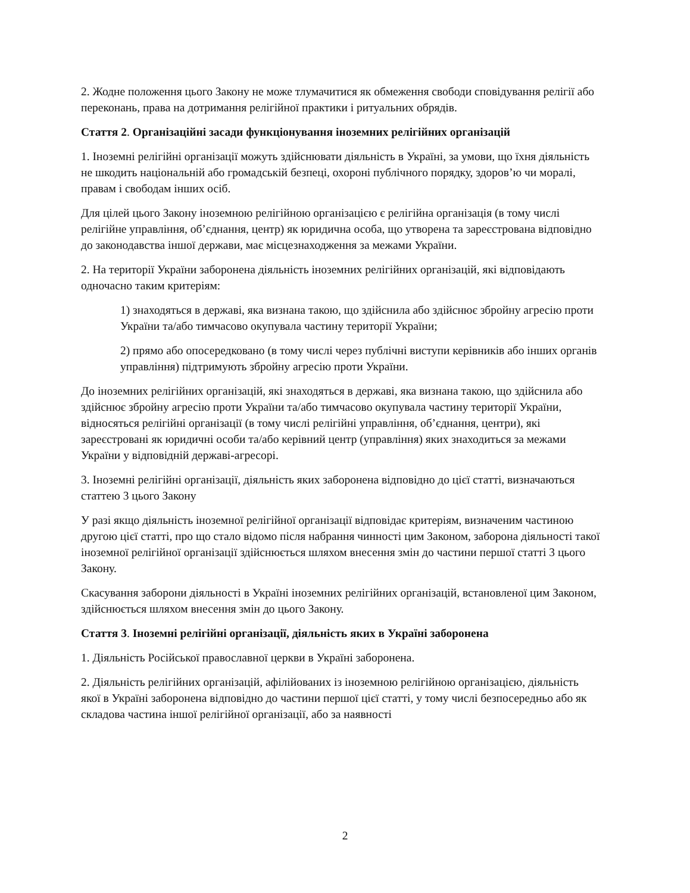2. Жодне положення цього Закону не може тлумачитися як обмеження свободи сповідування релігії або переконань, права на дотримання релігійної практики і ритуальних обрядів.
Стаття 2. Організаційні засади функціонування іноземних релігійних організацій
1. Іноземні релігійні організації можуть здійснювати діяльність в Україні, за умови, що їхня діяльність не шкодить національній або громадській безпеці, охороні публічного порядку, здоров’ю чи моралі, правам і свободам інших осіб.
Для цілей цього Закону іноземною релігійною організацією є релігійна організація (в тому числі релігійне управління, об’єднання, центр) як юридична особа, що утворена та зареєстрована відповідно до законодавства іншої держави, має місцезнаходження за межами України.
2. На території України заборонена діяльність іноземних релігійних організацій, які відповідають одночасно таким критеріям:
1) знаходяться в державі, яка визнана такою, що здійснила або здійснює збройну агресію проти України та/або тимчасово окупувала частину території України;
2) прямо або опосередковано (в тому числі через публічні виступи керівників або інших органів управління) підтримують збройну агресію проти України.
До іноземних релігійних організацій, які знаходяться в державі, яка визнана такою, що здійснила або здійснює збройну агресію проти України та/або тимчасово окупувала частину території України, відносяться релігійні організації (в тому числі релігійні управління, об’єднання, центри), які зареєстровані як юридичні особи та/або керівний центр (управління) яких знаходиться за межами України у відповідній державі-агресорі.
3. Іноземні релігійні організації, діяльність яких заборонена відповідно до цієї статті, визначаються статтею 3 цього Закону
У разі якщо діяльність іноземної релігійної організації відповідає критеріям, визначеним частиною другою цієї статті, про що стало відомо після набрання чинності цим Законом, заборона діяльності такої іноземної релігійної організації здійснюється шляхом внесення змін до частини першої статті 3 цього Закону.
Скасування заборони діяльності в Україні іноземних релігійних організацій, встановленої цим Законом, здійснюється шляхом внесення змін до цього Закону.
Стаття 3. Іноземні релігійні організації, діяльність яких в Україні заборонена
1. Діяльність Російської православної церкви в Україні заборонена.
2. Діяльність релігійних організацій, афілійованих із іноземною релігійною організацією, діяльність якої в Україні заборонена відповідно до частини першої цієї статті, у тому числі безпосередньо або як складова частина іншої релігійної організації, або за наявності
2